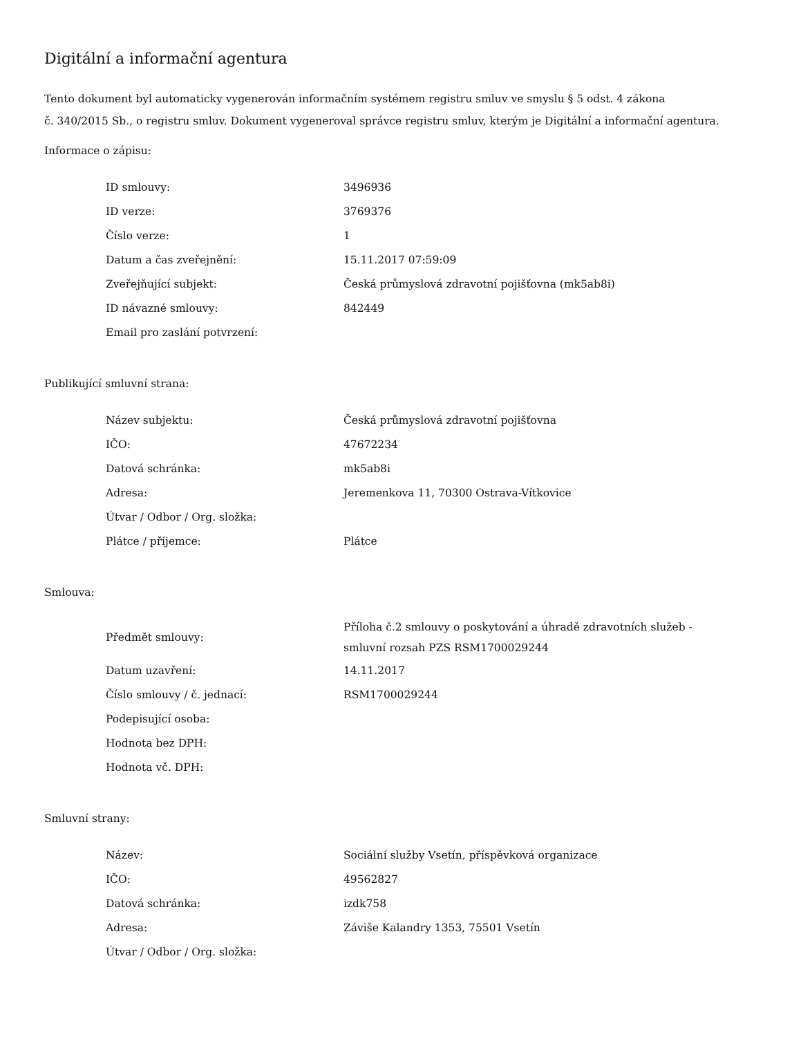Digitální a informační agentura
Tento dokument byl automaticky vygenerován informačním systémem registru smluv ve smyslu § 5 odst. 4 zákona
č. 340/2015 Sb., o registru smluv. Dokument vygeneroval správce registru smluv, kterým je Digitální a informační agentura.
Informace o zápisu:
| ID smlouvy: | 3496936 |
| ID verze: | 3769376 |
| Číslo verze: | 1 |
| Datum a čas zveřejnění: | 15.11.2017 07:59:09 |
| Zveřejňující subjekt: | Česká průmyslová zdravotní pojišťovna (mk5ab8i) |
| ID návazné smlouvy: | 842449 |
| Email pro zaslání potvrzení: | |
Publikující smluvní strana:
| Název subjektu: | Česká průmyslová zdravotní pojišťovna |
| IČO: | 47672234 |
| Datová schránka: | mk5ab8i |
| Adresa: | Jeremenkova 11, 70300 Ostrava-Vítkovice |
| Útvar / Odbor / Org. složka: | |
| Plátce / příjemce: | Plátce |
Smlouva:
| Předmět smlouvy: | Příloha č.2 smlouvy o poskytování a úhradě zdravotních služeb - smluvní rozsah PZS RSM1700029244 |
| Datum uzavření: | 14.11.2017 |
| Číslo smlouvy / č. jednací: | RSM1700029244 |
| Podepisující osoba: | |
| Hodnota bez DPH: | |
| Hodnota vč. DPH: | |
Smluvní strany:
| Název: | Sociální služby Vsetín, příspěvková organizace |
| IČO: | 49562827 |
| Datová schránka: | izdk758 |
| Adresa: | Záviše Kalandry 1353, 75501 Vsetín |
| Útvar / Odbor / Org. složka: | |